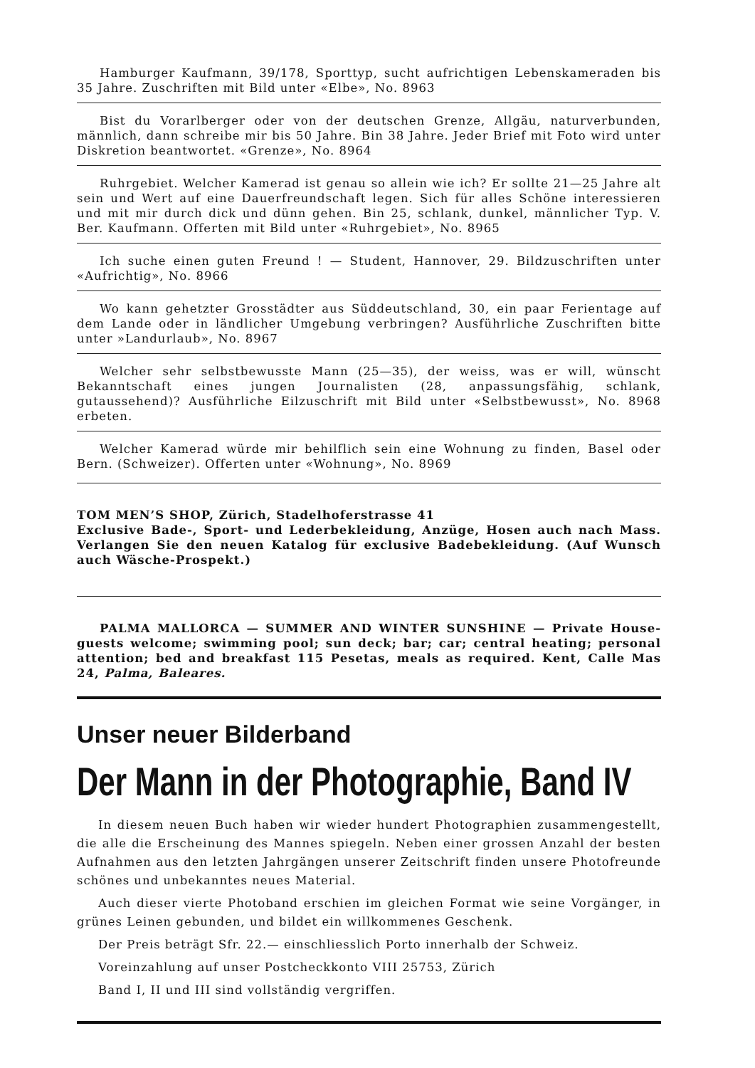Hamburger Kaufmann, 39/178, Sporttyp, sucht aufrichtigen Lebenskameraden bis 35 Jahre. Zuschriften mit Bild unter «Elbe», No. 8963
Bist du Vorarlberger oder von der deutschen Grenze, Allgäu, naturverbunden, männlich, dann schreibe mir bis 50 Jahre. Bin 38 Jahre. Jeder Brief mit Foto wird unter Diskretion beantwortet. «Grenze», No. 8964
Ruhrgebiet. Welcher Kamerad ist genau so allein wie ich? Er sollte 21—25 Jahre alt sein und Wert auf eine Dauerfreundschaft legen. Sich für alles Schöne interessieren und mit mir durch dick und dünn gehen. Bin 25, schlank, dunkel, männlicher Typ. V. Ber. Kaufmann. Offerten mit Bild unter «Ruhrgebiet», No. 8965
Ich suche einen guten Freund ! — Student, Hannover, 29. Bildzuschriften unter «Aufrichtig», No. 8966
Wo kann gehetzter Grosstädter aus Süddeutschland, 30, ein paar Ferientage auf dem Lande oder in ländlicher Umgebung verbringen? Ausführliche Zuschriften bitte unter »Landurlaub», No. 8967
Welcher sehr selbstbewusste Mann (25—35), der weiss, was er will, wünscht Bekanntschaft eines jungen Journalisten (28, anpassungsfähig, schlank, gutaussehend)? Ausführliche Eilzuschrift mit Bild unter «Selbstbewusst», No. 8968 erbeten.
Welcher Kamerad würde mir behilflich sein eine Wohnung zu finden, Basel oder Bern. (Schweizer). Offerten unter «Wohnung», No. 8969
TOM MEN’S SHOP, Zürich, Stadelhoferstrasse 41
Exclusive Bade-, Sport- und Lederbekleidung, Anzüge, Hosen auch nach Mass. Verlangen Sie den neuen Katalog für exclusive Badebekleidung. (Auf Wunsch auch Wäsche-Prospekt.)
PALMA MALLORCA — SUMMER AND WINTER SUNSHINE — Private House-guests welcome; swimming pool; sun deck; bar; car; central heating; personal attention; bed and breakfast 115 Pesetas, meals as required. Kent, Calle Mas 24, Palma, Baleares.
Unser neuer Bilderband
Der Mann in der Photographie, Band IV
In diesem neuen Buch haben wir wieder hundert Photographien zusammengestellt, die alle die Erscheinung des Mannes spiegeln. Neben einer grossen Anzahl der besten Aufnahmen aus den letzten Jahrgängen unserer Zeitschrift finden unsere Photofreunde schönes und unbekanntes neues Material.
Auch dieser vierte Photoband erschien im gleichen Format wie seine Vorgänger, in grünes Leinen gebunden, und bildet ein willkommenes Geschenk.
Der Preis beträgt Sfr. 22.— einschliesslich Porto innerhalb der Schweiz.
Voreinzahlung auf unser Postcheckkonto VIII 25753, Zürich
Band I, II und III sind vollständig vergriffen.